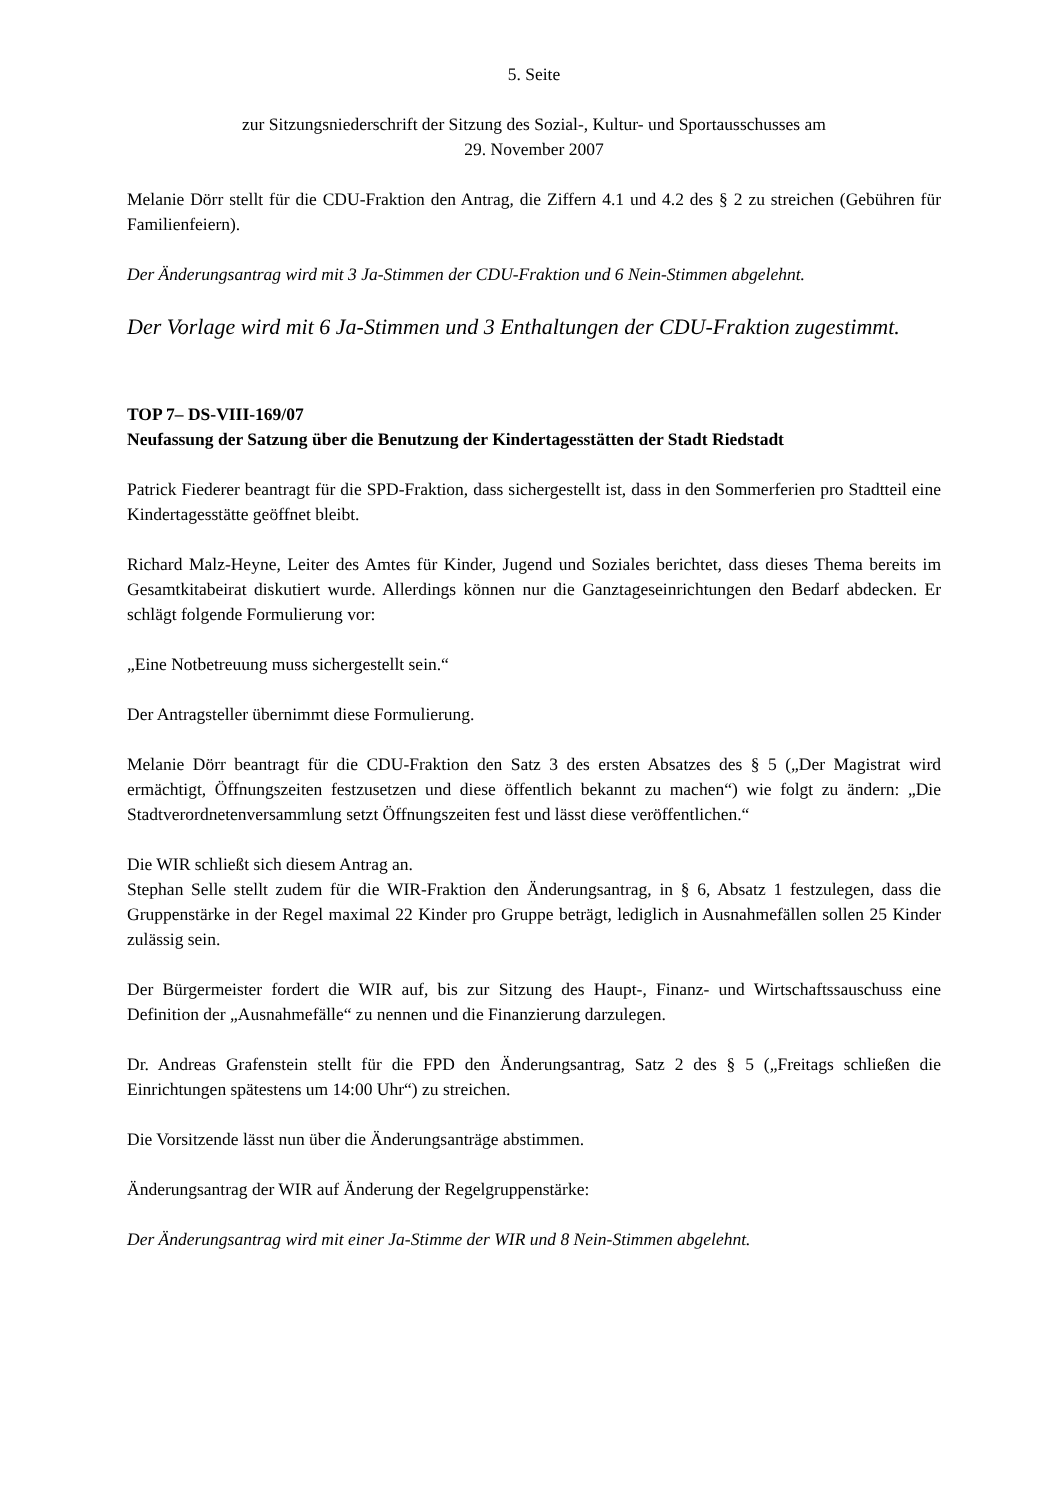5. Seite
zur Sitzungsniederschrift der Sitzung des Sozial-, Kultur- und Sportausschusses am
29. November 2007
Melanie Dörr stellt für die CDU-Fraktion den Antrag, die Ziffern 4.1 und 4.2 des § 2 zu streichen (Gebühren für Familienfeiern).
Der Änderungsantrag wird mit 3 Ja-Stimmen der CDU-Fraktion und 6 Nein-Stimmen abgelehnt.
Der Vorlage wird mit 6 Ja-Stimmen und 3 Enthaltungen der CDU-Fraktion zugestimmt.
TOP 7– DS-VIII-169/07
Neufassung der Satzung über die Benutzung der Kindertagesstätten der Stadt Riedstadt
Patrick Fiederer beantragt für die SPD-Fraktion, dass sichergestellt ist, dass in den Sommerferien pro Stadtteil eine Kindertagesstätte geöffnet bleibt.
Richard Malz-Heyne, Leiter des Amtes für Kinder, Jugend und Soziales berichtet, dass dieses Thema bereits im Gesamtkitabeirat diskutiert wurde. Allerdings können nur die Ganztageseinrichtungen den Bedarf abdecken. Er schlägt folgende Formulierung vor:
„Eine Notbetreuung muss sichergestellt sein.“
Der Antragsteller übernimmt diese Formulierung.
Melanie Dörr beantragt für die CDU-Fraktion den Satz 3 des ersten Absatzes des § 5 („Der Magistrat wird ermächtigt, Öffnungszeiten festzusetzen und diese öffentlich bekannt zu machen“) wie folgt zu ändern: „Die Stadtverordnetenversammlung setzt Öffnungszeiten fest und lässt diese veröffentlichen.“
Die WIR schließt sich diesem Antrag an.
Stephan Selle stellt zudem für die WIR-Fraktion den Änderungsantrag, in § 6, Absatz 1 festzulegen, dass die Gruppenstärke in der Regel maximal 22 Kinder pro Gruppe beträgt, lediglich in Ausnahmefällen sollen 25 Kinder zulässig sein.
Der Bürgermeister fordert die WIR auf, bis zur Sitzung des Haupt-, Finanz- und Wirtschaftssauschuss eine Definition der „Ausnahmefälle“ zu nennen und die Finanzierung darzulegen.
Dr. Andreas Grafenstein stellt für die FPD den Änderungsantrag, Satz 2 des § 5 („Freitags schließen die Einrichtungen spätestens um 14:00 Uhr“) zu streichen.
Die Vorsitzende lässt nun über die Änderungsanträge abstimmen.
Änderungsantrag der WIR auf Änderung der Regelgruppenstärke:
Der Änderungsantrag wird mit einer Ja-Stimme der WIR und 8 Nein-Stimmen abgelehnt.